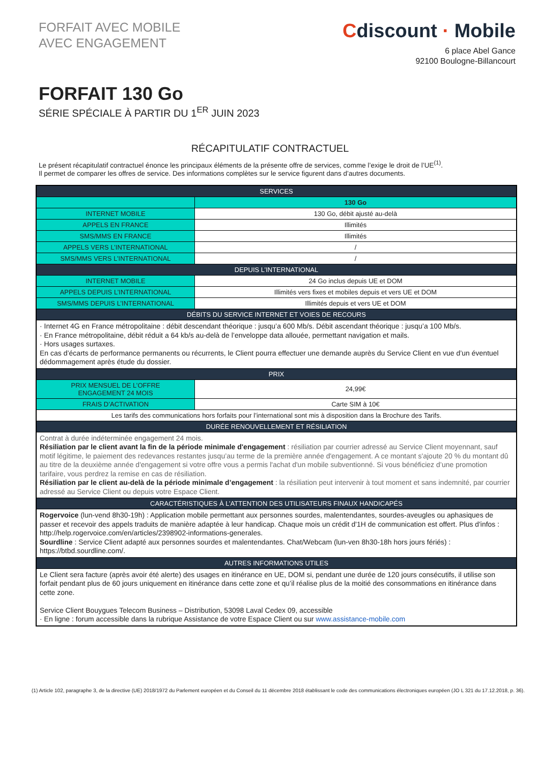FORFAIT AVEC MOBILE
AVEC ENGAGEMENT
Cdiscount · Mobile
6 place Abel Gance
92100 Boulogne-Billancourt
FORFAIT 130 Go
SÉRIE SPÉCIALE À PARTIR DU 1<sup>ER</sup> JUIN 2023
RÉCAPITULATIF CONTRACTUEL
Le présent récapitulatif contractuel énonce les principaux éléments de la présente offre de services, comme l’exige le droit de l’UE<sup>(1)</sup>.
Il permet de comparer les offres de service. Des informations complètes sur le service figurent dans d’autres documents.
| SERVICES | |
| --- | --- |
| | 130 Go |
| INTERNET MOBILE | 130 Go, débit ajusté au-delà |
| APPELS EN FRANCE | Illimités |
| SMS/MMS EN FRANCE | Illimités |
| APPELS VERS L’INTERNATIONAL | / |
| SMS/MMS VERS L’INTERNATIONAL | / |
| DEPUIS L’INTERNATIONAL | |
| INTERNET MOBILE | 24 Go inclus depuis UE et DOM |
| APPELS DEPUIS L’INTERNATIONAL | Illimités vers fixes et mobiles depuis et vers UE et DOM |
| SMS/MMS DEPUIS L’INTERNATIONAL | Illimités depuis et vers UE et DOM |
| DÉBITS DU SERVICE INTERNET ET VOIES DE RECOURS | |
| · Internet 4G en France métropolitaine : débit descendant théorique : jusqu’a 600 Mb/s. Débit ascendant théorique : jusqu’a 100 Mb/s. · En France métropolitaine, débit réduit a 64 kb/s au-delà de l’enveloppe data allouée, permettant navigation et mails. · Hors usages surtaxes. En cas d’écarts de performance permanents ou récurrents, le Client pourra effectuer une demande auprès du Service Client en vue d’un éventuel dédommagement après étude du dossier. | |
| PRIX | |
| PRIX MENSUEL DE L’OFFRE ENGAGEMENT 24 MOIS | 24,99€ |
| FRAIS D’ACTIVATION | Carte SIM à 10€ |
| Les tarifs des communications hors forfaits pour l’international sont mis à disposition dans la Brochure des Tarifs. | |
| DURÉE RENOUVELLEMENT ET RÉSILIATION | |
| Contrat à durée indéterminée engagement 24 mois. Résiliation par le client avant la fin de la période minimale d'engagement : résiliation par courrier adressé au Service Client moyennant, sauf motif légitime, le paiement des redevances restantes jusqu’au terme de la première année d'engagement. A ce montant s'ajoute 20 % du montant dû au titre de la deuxième année d'engagement si votre offre vous a permis l'achat d'un mobile subventionné. Si vous bénéficiez d’une promotion tarifaire, vous perdrez la remise en cas de résiliation. Résiliation par le client au-delà de la période minimale d’engagement : la résiliation peut intervenir à tout moment et sans indemnité, par courrier adressé au Service Client ou depuis votre Espace Client. | |
| CARACTÉRISTIQUES À L’ATTENTION DES UTILISATEURS FINAUX HANDICAPÉS | |
| Rogervoice (lun-vend 8h30-19h) : Application mobile permettant aux personnes sourdes, malentendantes, sourdes-aveugles ou aphasiques de passer et recevoir des appels traduits de manière adaptée à leur handicap. Chaque mois un crédit d'1H de communication est offert. Plus d'infos : http://help.rogervoice.com/en/articles/2398902-informations-generales. Sourdline : Service Client adapté aux personnes sourdes et malentendantes. Chat/Webcam (lun-ven 8h30-18h hors jours fériés) : https://btbd.sourdline.com/. | |
| AUTRES INFORMATIONS UTILES | |
| Le Client sera facture (après avoir été alerte) des usages en itinérance en UE, DOM si, pendant une durée de 120 jours consécutifs, il utilise son forfait pendant plus de 60 jours uniquement en itinérance dans cette zone et qu’il réalise plus de la moitié des consommations en itinérance dans cette zone. Service Client Bouygues Telecom Business – Distribution, 53098 Laval Cedex 09, accessible · En ligne : forum accessible dans la rubrique Assistance de votre Espace Client ou sur www.assistance-mobile.com | |
(1) Article 102, paragraphe 3, de la directive (UE) 2018/1972 du Parlement européen et du Conseil du 11 décembre 2018 établissant le code des communications électroniques européen (JO L 321 du 17.12.2018, p. 36).